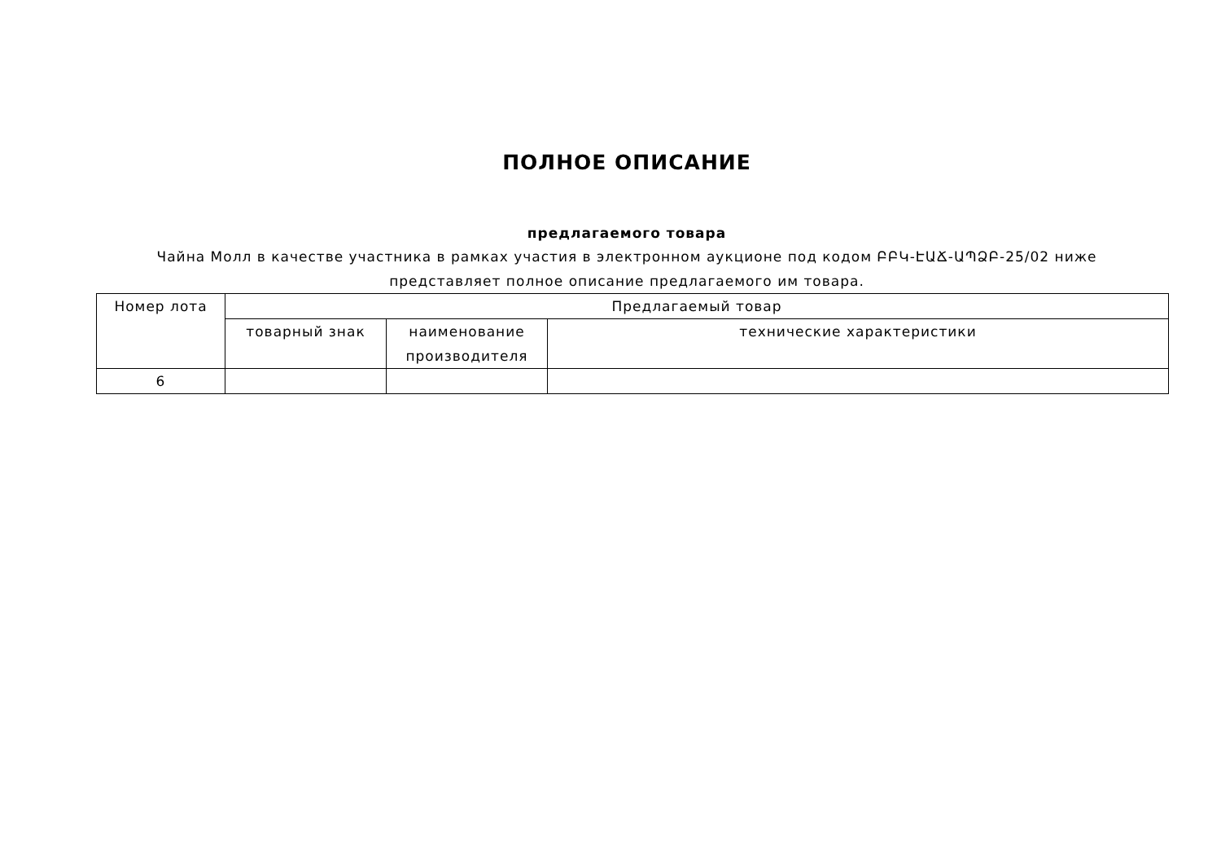ПОЛНОЕ ОПИСАНИЕ
предлагаемого товара
Чайна Молл в качестве участника в рамках участия в электронном аукционе под кодом ԲԲԿ-ԷԱՃ-ԱՊՁԲ-25/02 ниже представляет полное описание предлагаемого им товара.
| Номер лота | Предлагаемый товар | | |
| --- | --- | --- | --- |
| | товарный знак | наименование производителя | технические характеристики |
| 6 | | | |